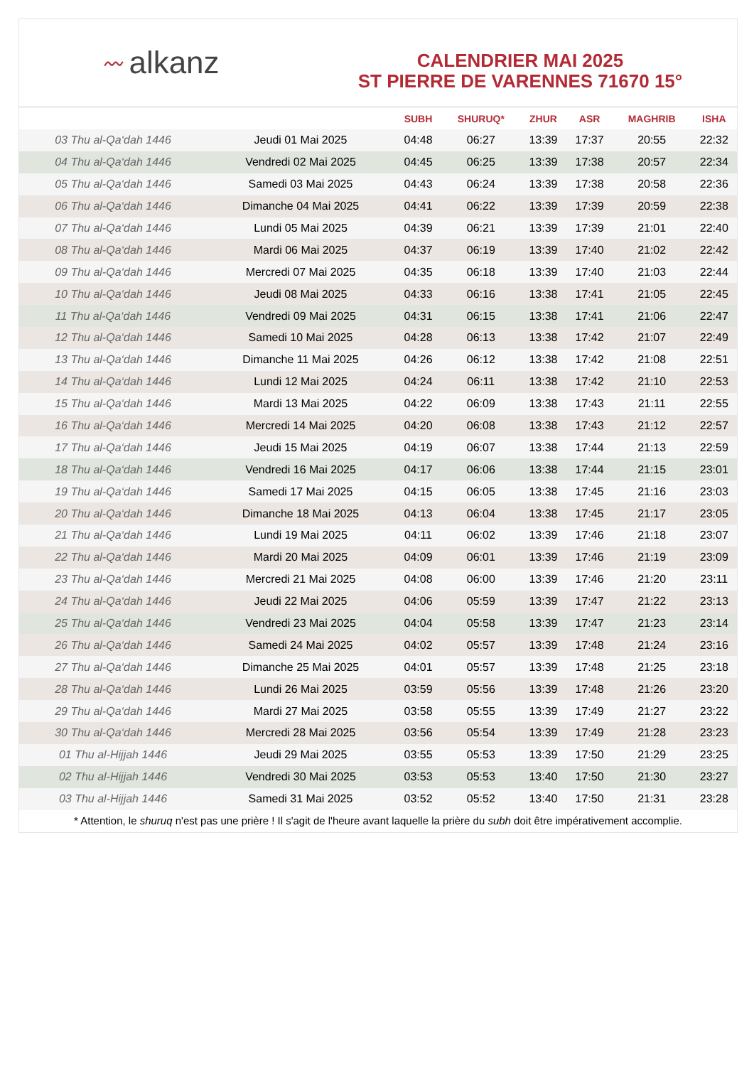〰 alkanz
CALENDRIER MAI 2025
ST PIERRE DE VARENNES 71670 15°
| | | SUBH | SHURUQ* | ZHUR | ASR | MAGHRIB | ISHA |
| --- | --- | --- | --- | --- | --- | --- | --- |
| 03 Thu al-Qa‘dah 1446 | Jeudi 01 Mai 2025 | 04:48 | 06:27 | 13:39 | 17:37 | 20:55 | 22:32 |
| 04 Thu al-Qa‘dah 1446 | Vendredi 02 Mai 2025 | 04:45 | 06:25 | 13:39 | 17:38 | 20:57 | 22:34 |
| 05 Thu al-Qa‘dah 1446 | Samedi 03 Mai 2025 | 04:43 | 06:24 | 13:39 | 17:38 | 20:58 | 22:36 |
| 06 Thu al-Qa‘dah 1446 | Dimanche 04 Mai 2025 | 04:41 | 06:22 | 13:39 | 17:39 | 20:59 | 22:38 |
| 07 Thu al-Qa‘dah 1446 | Lundi 05 Mai 2025 | 04:39 | 06:21 | 13:39 | 17:39 | 21:01 | 22:40 |
| 08 Thu al-Qa‘dah 1446 | Mardi 06 Mai 2025 | 04:37 | 06:19 | 13:39 | 17:40 | 21:02 | 22:42 |
| 09 Thu al-Qa‘dah 1446 | Mercredi 07 Mai 2025 | 04:35 | 06:18 | 13:39 | 17:40 | 21:03 | 22:44 |
| 10 Thu al-Qa‘dah 1446 | Jeudi 08 Mai 2025 | 04:33 | 06:16 | 13:38 | 17:41 | 21:05 | 22:45 |
| 11 Thu al-Qa‘dah 1446 | Vendredi 09 Mai 2025 | 04:31 | 06:15 | 13:38 | 17:41 | 21:06 | 22:47 |
| 12 Thu al-Qa‘dah 1446 | Samedi 10 Mai 2025 | 04:28 | 06:13 | 13:38 | 17:42 | 21:07 | 22:49 |
| 13 Thu al-Qa‘dah 1446 | Dimanche 11 Mai 2025 | 04:26 | 06:12 | 13:38 | 17:42 | 21:08 | 22:51 |
| 14 Thu al-Qa‘dah 1446 | Lundi 12 Mai 2025 | 04:24 | 06:11 | 13:38 | 17:42 | 21:10 | 22:53 |
| 15 Thu al-Qa‘dah 1446 | Mardi 13 Mai 2025 | 04:22 | 06:09 | 13:38 | 17:43 | 21:11 | 22:55 |
| 16 Thu al-Qa‘dah 1446 | Mercredi 14 Mai 2025 | 04:20 | 06:08 | 13:38 | 17:43 | 21:12 | 22:57 |
| 17 Thu al-Qa‘dah 1446 | Jeudi 15 Mai 2025 | 04:19 | 06:07 | 13:38 | 17:44 | 21:13 | 22:59 |
| 18 Thu al-Qa‘dah 1446 | Vendredi 16 Mai 2025 | 04:17 | 06:06 | 13:38 | 17:44 | 21:15 | 23:01 |
| 19 Thu al-Qa‘dah 1446 | Samedi 17 Mai 2025 | 04:15 | 06:05 | 13:38 | 17:45 | 21:16 | 23:03 |
| 20 Thu al-Qa‘dah 1446 | Dimanche 18 Mai 2025 | 04:13 | 06:04 | 13:38 | 17:45 | 21:17 | 23:05 |
| 21 Thu al-Qa‘dah 1446 | Lundi 19 Mai 2025 | 04:11 | 06:02 | 13:39 | 17:46 | 21:18 | 23:07 |
| 22 Thu al-Qa‘dah 1446 | Mardi 20 Mai 2025 | 04:09 | 06:01 | 13:39 | 17:46 | 21:19 | 23:09 |
| 23 Thu al-Qa‘dah 1446 | Mercredi 21 Mai 2025 | 04:08 | 06:00 | 13:39 | 17:46 | 21:20 | 23:11 |
| 24 Thu al-Qa‘dah 1446 | Jeudi 22 Mai 2025 | 04:06 | 05:59 | 13:39 | 17:47 | 21:22 | 23:13 |
| 25 Thu al-Qa‘dah 1446 | Vendredi 23 Mai 2025 | 04:04 | 05:58 | 13:39 | 17:47 | 21:23 | 23:14 |
| 26 Thu al-Qa‘dah 1446 | Samedi 24 Mai 2025 | 04:02 | 05:57 | 13:39 | 17:48 | 21:24 | 23:16 |
| 27 Thu al-Qa‘dah 1446 | Dimanche 25 Mai 2025 | 04:01 | 05:57 | 13:39 | 17:48 | 21:25 | 23:18 |
| 28 Thu al-Qa‘dah 1446 | Lundi 26 Mai 2025 | 03:59 | 05:56 | 13:39 | 17:48 | 21:26 | 23:20 |
| 29 Thu al-Qa‘dah 1446 | Mardi 27 Mai 2025 | 03:58 | 05:55 | 13:39 | 17:49 | 21:27 | 23:22 |
| 30 Thu al-Qa‘dah 1446 | Mercredi 28 Mai 2025 | 03:56 | 05:54 | 13:39 | 17:49 | 21:28 | 23:23 |
| 01 Thu al-Hijjah 1446 | Jeudi 29 Mai 2025 | 03:55 | 05:53 | 13:39 | 17:50 | 21:29 | 23:25 |
| 02 Thu al-Hijjah 1446 | Vendredi 30 Mai 2025 | 03:53 | 05:53 | 13:40 | 17:50 | 21:30 | 23:27 |
| 03 Thu al-Hijjah 1446 | Samedi 31 Mai 2025 | 03:52 | 05:52 | 13:40 | 17:50 | 21:31 | 23:28 |
* Attention, le shuruq n'est pas une prière ! Il s'agit de l'heure avant laquelle la prière du subh doit être impérativement accomplie.